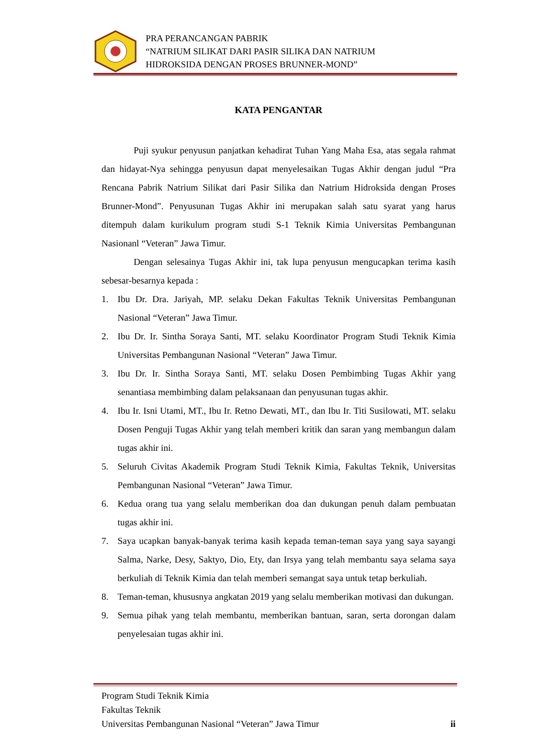PRA PERANCANGAN PABRIK
“NATRIUM SILIKAT DARI PASIR SILIKA DAN NATRIUM
HIDROKSIDA DENGAN PROSES BRUNNER-MOND”
KATA PENGANTAR
Puji syukur penyusun panjatkan kehadirat Tuhan Yang Maha Esa, atas segala rahmat dan hidayat-Nya sehingga penyusun dapat menyelesaikan Tugas Akhir dengan judul “Pra Rencana Pabrik Natrium Silikat dari Pasir Silika dan Natrium Hidroksida dengan Proses Brunner-Mond”. Penyusunan Tugas Akhir ini merupakan salah satu syarat yang harus ditempuh dalam kurikulum program studi S-1 Teknik Kimia Universitas Pembangunan Nasionanl “Veteran” Jawa Timur.
Dengan selesainya Tugas Akhir ini, tak lupa penyusun mengucapkan terima kasih sebesar-besarnya kepada :
1. Ibu Dr. Dra. Jariyah, MP. selaku Dekan Fakultas Teknik Universitas Pembangunan Nasional “Veteran” Jawa Timur.
2. Ibu Dr. Ir. Sintha Soraya Santi, MT. selaku Koordinator Program Studi Teknik Kimia Universitas Pembangunan Nasional “Veteran” Jawa Timur.
3. Ibu Dr. Ir. Sintha Soraya Santi, MT. selaku Dosen Pembimbing Tugas Akhir yang senantiasa membimbing dalam pelaksanaan dan penyusunan tugas akhir.
4. Ibu Ir. Isni Utami, MT., Ibu Ir. Retno Dewati, MT., dan Ibu Ir. Titi Susilowati, MT. selaku Dosen Penguji Tugas Akhir yang telah memberi kritik dan saran yang membangun dalam tugas akhir ini.
5. Seluruh Civitas Akademik Program Studi Teknik Kimia, Fakultas Teknik, Universitas Pembangunan Nasional “Veteran” Jawa Timur.
6. Kedua orang tua yang selalu memberikan doa dan dukungan penuh dalam pembuatan tugas akhir ini.
7. Saya ucapkan banyak-banyak terima kasih kepada teman-teman saya yang saya sayangi Salma, Narke, Desy, Saktyo, Dio, Ety, dan Irsya yang telah membantu saya selama saya berkuliah di Teknik Kimia dan telah memberi semangat saya untuk tetap berkuliah.
8. Teman-teman, khususnya angkatan 2019 yang selalu memberikan motivasi dan dukungan.
9. Semua pihak yang telah membantu, memberikan bantuan, saran, serta dorongan dalam penyelesaian tugas akhir ini.
Program Studi Teknik Kimia
Fakultas Teknik
Universitas Pembangunan Nasional “Veteran” Jawa Timur ii